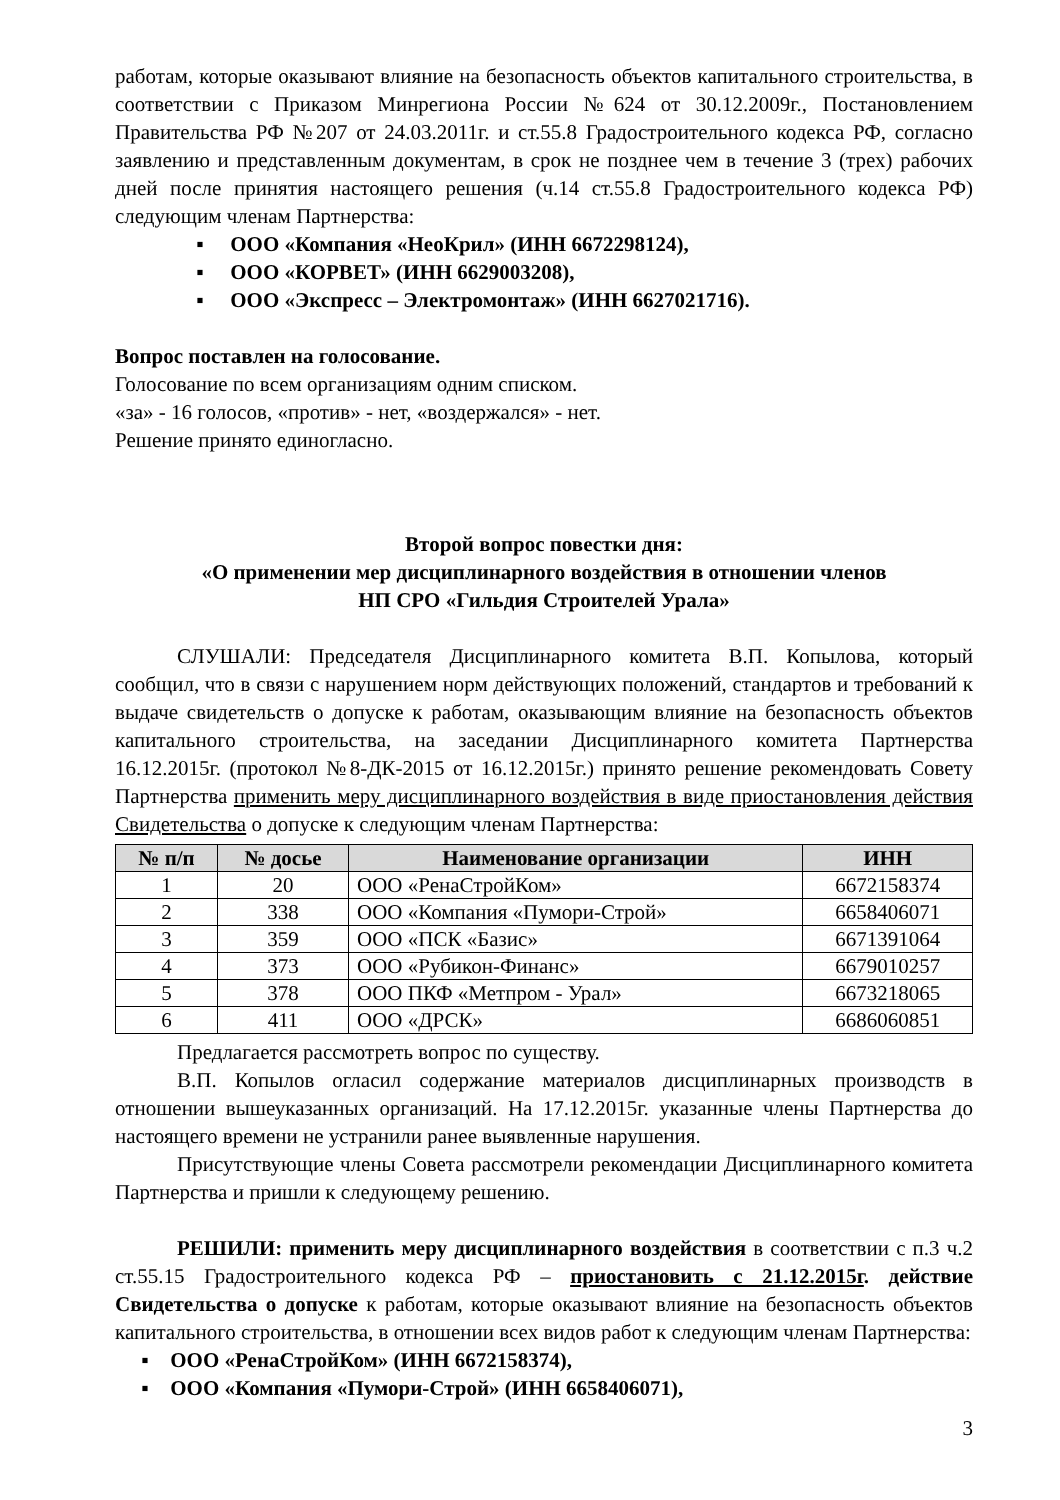работам, которые оказывают влияние на безопасность объектов капитального строительства, в соответствии с Приказом Минрегиона России №624 от 30.12.2009г., Постановлением Правительства РФ №207 от 24.03.2011г. и ст.55.8 Градостроительного кодекса РФ, согласно заявлению и представленным документам, в срок не позднее чем в течение 3 (трех) рабочих дней после принятия настоящего решения (ч.14 ст.55.8 Градостроительного кодекса РФ) следующим членам Партнерства:
▪ ООО «Компания «НеоКрил» (ИНН 6672298124),
▪ ООО «КОРВЕТ» (ИНН 6629003208),
▪ ООО «Экспресс – Электромонтаж» (ИНН 6627021716).
Вопрос поставлен на голосование.
Голосование по всем организациям одним списком.
«за» - 16 голосов, «против» - нет, «воздержался» - нет.
Решение принято единогласно.
Второй вопрос повестки дня:
«О применении мер дисциплинарного воздействия в отношении членов
НП СРО «Гильдия Строителей Урала»
СЛУШАЛИ: Председателя Дисциплинарного комитета В.П. Копылова, который сообщил, что в связи с нарушением норм действующих положений, стандартов и требований к выдаче свидетельств о допуске к работам, оказывающим влияние на безопасность объектов капитального строительства, на заседании Дисциплинарного комитета Партнерства 16.12.2015г. (протокол №8-ДК-2015 от 16.12.2015г.) принято решение рекомендовать Совету Партнерства применить меру дисциплинарного воздействия в виде приостановления действия Свидетельства о допуске к следующим членам Партнерства:
| № п/п | № досье | Наименование организации | ИНН |
| --- | --- | --- | --- |
| 1 | 20 | ООО «РенаСтройКом» | 6672158374 |
| 2 | 338 | ООО «Компания «Пумори-Строй» | 6658406071 |
| 3 | 359 | ООО «ПСК «Базис» | 6671391064 |
| 4 | 373 | ООО «Рубикон-Финанс» | 6679010257 |
| 5 | 378 | ООО ПКФ «Метпром - Урал» | 6673218065 |
| 6 | 411 | ООО «ДРСК» | 6686060851 |
Предлагается рассмотреть вопрос по существу.
В.П. Копылов огласил содержание материалов дисциплинарных производств в отношении вышеуказанных организаций. На 17.12.2015г. указанные члены Партнерства до настоящего времени не устранили ранее выявленные нарушения.
Присутствующие члены Совета рассмотрели рекомендации Дисциплинарного комитета Партнерства и пришли к следующему решению.
РЕШИЛИ: применить меру дисциплинарного воздействия в соответствии с п.3 ч.2 ст.55.15 Градостроительного кодекса РФ – приостановить с 21.12.2015г. действие Свидетельства о допуске к работам, которые оказывают влияние на безопасность объектов капитального строительства, в отношении всех видов работ к следующим членам Партнерства:
▪ ООО «РенаСтройКом» (ИНН 6672158374),
▪ ООО «Компания «Пумори-Строй» (ИНН 6658406071),
3